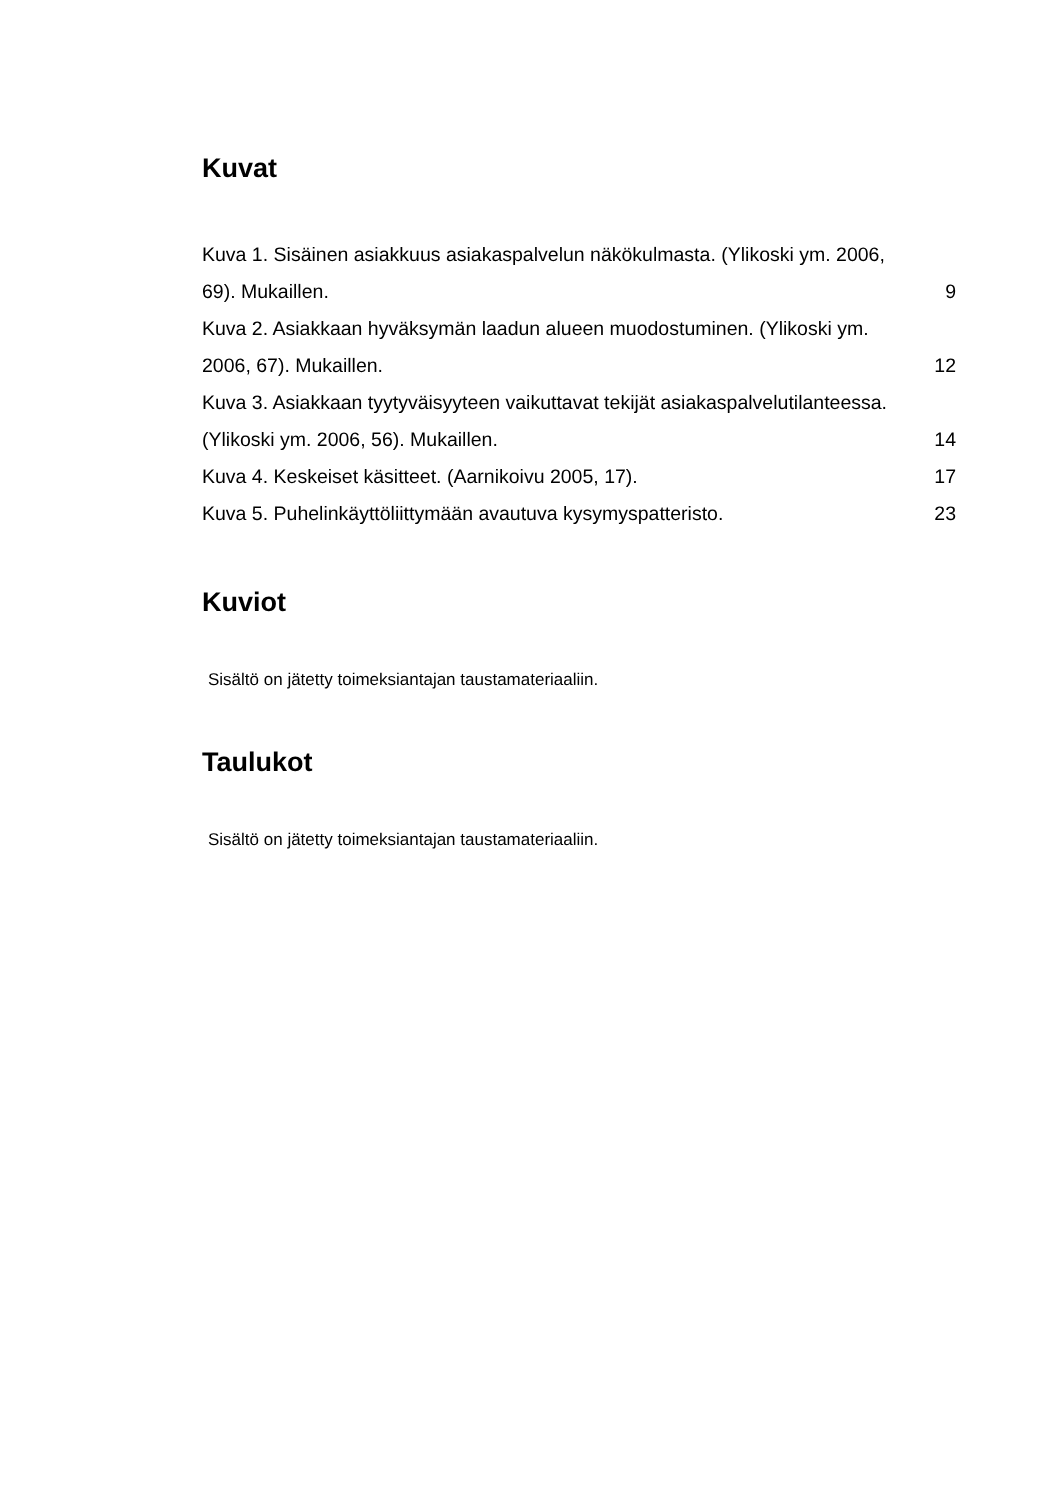Kuvat
Kuva 1. Sisäinen asiakkuus asiakaspalvelun näkökulmasta. (Ylikoski ym. 2006,
69). Mukaillen. 9
Kuva 2. Asiakkaan hyväksymän laadun alueen muodostuminen. (Ylikoski ym.
2006, 67). Mukaillen. 12
Kuva 3. Asiakkaan tyytyväisyyteen vaikuttavat tekijät asiakaspalvelutilanteessa.
(Ylikoski ym. 2006, 56). Mukaillen. 14
Kuva 4. Keskeiset käsitteet. (Aarnikoivu 2005, 17). 17
Kuva 5. Puhelinkäyttöliittymään avautuva kysymyspatteristo. 23
Kuviot
Sisältö on jätetty toimeksiantajan taustamateriaaliin.
Taulukot
Sisältö on jätetty toimeksiantajan taustamateriaaliin.